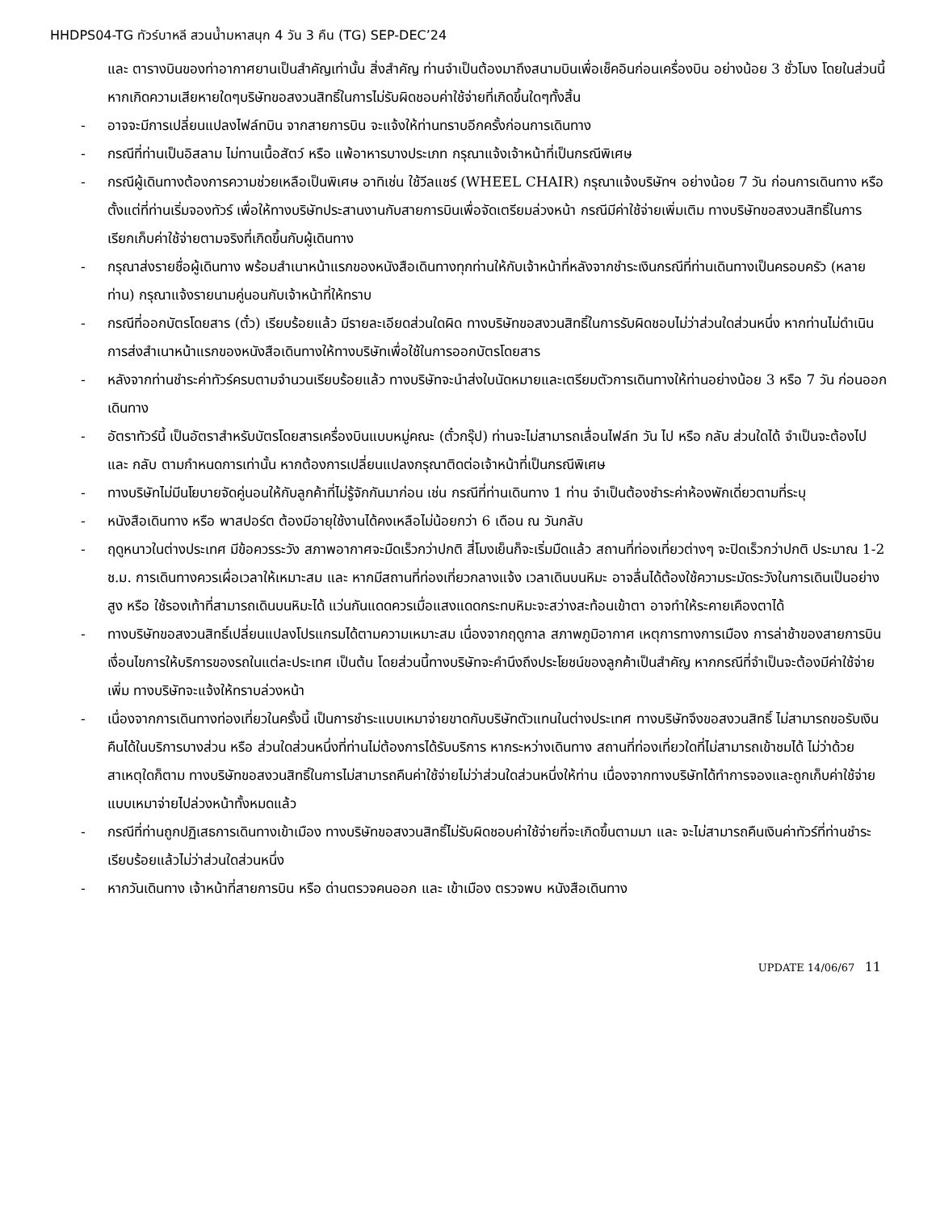HHDPS04-TG ทัวร์บาหลี สวนน้ำมหาสนุก 4 วัน 3 คืน (TG) SEP-DEC’24
และ ตารางบินของท่าอากาศยานเป็นสำคัญเท่านั้น สิ่งสำคัญ ท่านจำเป็นต้องมาถึงสนามบินเพื่อเช็คอินก่อนเครื่องบิน อย่างน้อย 3 ชั่วโมง โดยในส่วนนี้หากเกิดความเสียหายใดๆบริษัทขอสงวนสิทธิ์ในการไม่รับผิดชอบค่าใช้จ่ายที่เกิดขึ้นใดๆทั้งสิ้น
- อาจจะมีการเปลี่ยนแปลงไฟล์ทบิน จากสายการบิน จะแจ้งให้ท่านทราบอีกครั้งก่อนการเดินทาง
- กรณีที่ท่านเป็นอิสลาม ไม่ทานเนื้อสัตว์ หรือ แพ้อาหารบางประเภท กรุณาแจ้งเจ้าหน้าที่เป็นกรณีพิเศษ
- กรณีผู้เดินทางต้องการความช่วยเหลือเป็นพิเศษ อาทิเช่น ใช้วีลแชร์ (WHEEL CHAIR) กรุณาแจ้งบริษัทฯ อย่างน้อย 7 วัน ก่อนการเดินทาง หรือตั้งแต่ที่ท่านเริ่มจองทัวร์ เพื่อให้ทางบริษัทประสานงานกับสายการบินเพื่อจัดเตรียมล่วงหน้า กรณีมีค่าใช้จ่ายเพิ่มเติม ทางบริษัทขอสงวนสิทธิ์ในการเรียกเก็บค่าใช้จ่ายตามจริงที่เกิดขึ้นกับผู้เดินทาง
- กรุณาส่งรายชื่อผู้เดินทาง พร้อมสำเนาหน้าแรกของหนังสือเดินทางทุกท่านให้กับเจ้าหน้าที่หลังจากชำระเงินกรณีที่ท่านเดินทางเป็นครอบครัว (หลายท่าน) กรุณาแจ้งรายนามคู่นอนกับเจ้าหน้าที่ให้ทราบ
- กรณีที่ออกบัตรโดยสาร (ตั๋ว) เรียบร้อยแล้ว มีรายละเอียดส่วนใดผิด ทางบริษัทขอสงวนสิทธิ์ในการรับผิดชอบไม่ว่าส่วนใดส่วนหนึ่ง หากท่านไม่ดำเนินการส่งสำเนาหน้าแรกของหนังสือเดินทางให้ทางบริษัทเพื่อใช้ในการออกบัตรโดยสาร
- หลังจากท่านชำระค่าทัวร์ครบตามจำนวนเรียบร้อยแล้ว ทางบริษัทจะนำส่งใบนัดหมายและเตรียมตัวการเดินทางให้ท่านอย่างน้อย 3 หรือ 7 วัน ก่อนออกเดินทาง
- อัตราทัวร์นี้ เป็นอัตราสำหรับบัตรโดยสารเครื่องบินแบบหมู่คณะ (ตั๋วกรุ๊ป) ท่านจะไม่สามารถเลื่อนไฟล์ท วัน ไป หรือ กลับ ส่วนใดได้ จำเป็นจะต้องไป และ กลับ ตามกำหนดการเท่านั้น หากต้องการเปลี่ยนแปลงกรุณาติดต่อเจ้าหน้าที่เป็นกรณีพิเศษ
- ทางบริษัทไม่มีนโยบายจัดคู่นอนให้กับลูกค้าที่ไม่รู้จักกันมาก่อน เช่น กรณีที่ท่านเดินทาง 1 ท่าน จำเป็นต้องชำระค่าห้องพักเดี่ยวตามที่ระบุ
- หนังสือเดินทาง หรือ พาสปอร์ต ต้องมีอายุใช้งานได้คงเหลือไม่น้อยกว่า 6 เดือน ณ วันกลับ
- ฤดูหนาวในต่างประเทศ มีข้อควรระวัง สภาพอากาศจะมืดเร็วกว่าปกติ สี่โมงเย็นก็จะเริ่มมืดแล้ว สถานที่ท่องเที่ยวต่างๆ จะปิดเร็วกว่าปกติ ประมาณ 1-2 ช.ม. การเดินทางควรเผื่อเวลาให้เหมาะสม และ หากมีสถานที่ท่องเที่ยวกลางแจ้ง เวลาเดินบนหิมะ อาจลื่นได้ต้องใช้ความระมัดระวังในการเดินเป็นอย่างสูง หรือ ใช้รองเท้าที่สามารถเดินบนหิมะได้ แว่นกันแดดควรเมื่อแสงแดดกระทบหิมะจะสว่างสะท้อนเข้าตา อาจทำให้ระคายเคืองตาได้
- ทางบริษัทขอสงวนสิทธิ์เปลี่ยนแปลงโปรแกรมได้ตามความเหมาะสม เนื่องจากฤดูกาล สภาพภูมิอากาศ เหตุการทางการเมือง การล่าช้าของสายการบิน เงื่อนไขการให้บริการของรถในแต่ละประเทศ เป็นต้น โดยส่วนนี้ทางบริษัทจะคำนึงถึงประโยชน์ของลูกค้าเป็นสำคัญ หากกรณีที่จำเป็นจะต้องมีค่าใช้จ่ายเพิ่ม ทางบริษัทจะแจ้งให้ทราบล่วงหน้า
- เนื่องจากการเดินทางท่องเที่ยวในครั้งนี้ เป็นการชำระแบบเหมาจ่ายขาดกับบริษัทตัวแทนในต่างประเทศ ทางบริษัทจึงขอสงวนสิทธิ์ ไม่สามารถขอรับเงินคืนได้ในบริการบางส่วน หรือ ส่วนใดส่วนหนึ่งที่ท่านไม่ต้องการได้รับบริการ หากระหว่างเดินทาง สถานที่ท่องเที่ยวใดที่ไม่สามารถเข้าชมได้ ไม่ว่าด้วยสาเหตุใดก็ตาม ทางบริษัทขอสงวนสิทธิ์ในการไม่สามารถคืนค่าใช้จ่ายไม่ว่าส่วนใดส่วนหนึ่งให้ท่าน เนื่องจากทางบริษัทได้ทำการจองและถูกเก็บค่าใช้จ่ายแบบเหมาจ่ายไปล่วงหน้าทั้งหมดแล้ว
- กรณีที่ท่านถูกปฏิเสธการเดินทางเข้าเมือง ทางบริษัทขอสงวนสิทธิ์ไม่รับผิดชอบค่าใช้จ่ายที่จะเกิดขึ้นตามมา และ จะไม่สามารถคืนเงินค่าทัวร์ที่ท่านชำระเรียบร้อยแล้วไม่ว่าส่วนใดส่วนหนึ่ง
- หากวันเดินทาง เจ้าหน้าที่สายการบิน หรือ ด่านตรวจคนออก และ เข้าเมือง ตรวจพบ หนังสือเดินทาง
UPDATE 14/06/67 11